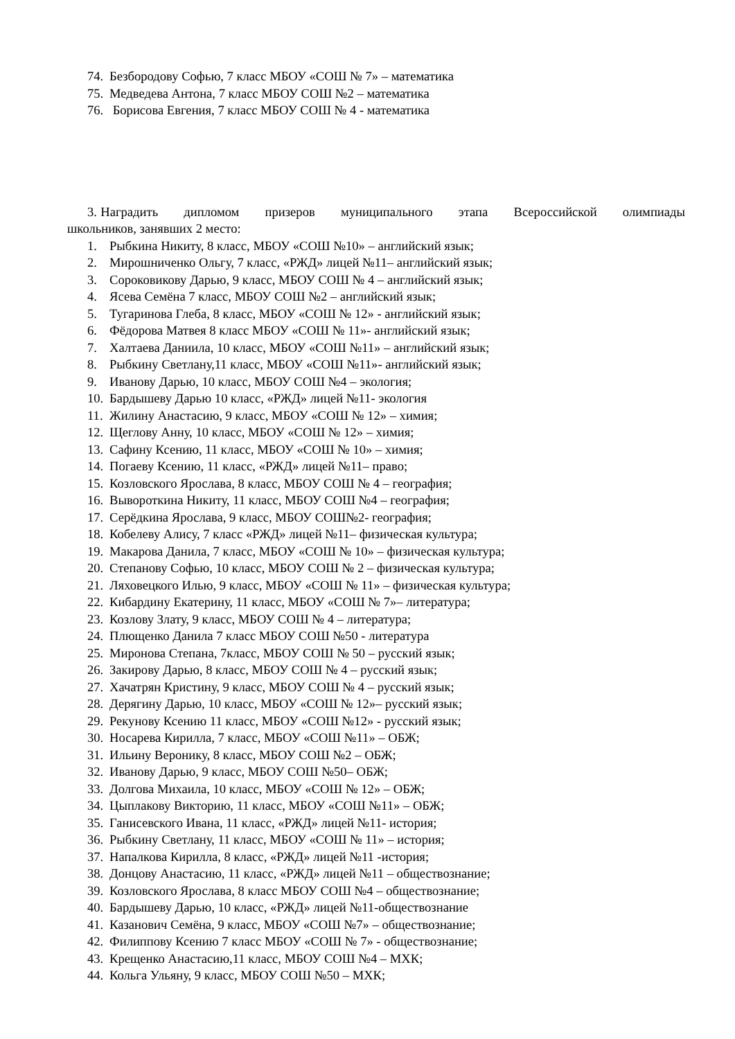74. Безбородову Софью, 7 класс МБОУ «СОШ № 7» – математика
75. Медведева Антона, 7 класс МБОУ СОШ №2 – математика
76. Борисова Евгения, 7 класс МБОУ СОШ № 4 - математика
3. Наградить дипломом призеров муниципального этапа Всероссийской олимпиады школьников, занявших 2 место:
1. Рыбкина Никиту, 8 класс, МБОУ «СОШ №10» – английский язык;
2. Мирошниченко Ольгу, 7 класс, «РЖД» лицей №11– английский язык;
3. Сороковикову Дарью, 9 класс, МБОУ СОШ № 4 – английский язык;
4. Ясева Семёна 7 класс, МБОУ СОШ №2 – английский язык;
5. Тугаринова Глеба, 8 класс, МБОУ «СОШ № 12» - английский язык;
6. Фёдорова Матвея 8 класс МБОУ «СОШ № 11»- английский язык;
7. Халтаева Даниила, 10 класс, МБОУ «СОШ №11» – английский язык;
8. Рыбкину Светлану,11 класс, МБОУ «СОШ №11»- английский язык;
9. Иванову Дарью, 10 класс, МБОУ СОШ №4 – экология;
10. Бардышеву Дарью 10 класс, «РЖД» лицей №11- экология
11. Жилину Анастасию, 9 класс, МБОУ «СОШ № 12» – химия;
12. Щеглову Анну, 10 класс, МБОУ «СОШ № 12» – химия;
13. Сафину Ксению, 11 класс, МБОУ «СОШ № 10» – химия;
14. Погаеву Ксению, 11 класс, «РЖД» лицей №11– право;
15. Козловского Ярослава, 8 класс, МБОУ СОШ № 4 – география;
16. Вывороткина Никиту, 11 класс, МБОУ СОШ №4 – география;
17. Серёдкина Ярослава, 9 класс, МБОУ СОШ№2- география;
18. Кобелеву Алису, 7 класс «РЖД» лицей №11– физическая культура;
19. Макарова Данила, 7 класс, МБОУ «СОШ № 10» – физическая культура;
20. Степанову Софью, 10 класс, МБОУ СОШ № 2 – физическая культура;
21. Ляховецкого Илью, 9 класс, МБОУ «СОШ № 11» – физическая культура;
22. Кибардину Екатерину, 11 класс, МБОУ «СОШ № 7»– литература;
23. Козлову Злату, 9 класс, МБОУ СОШ № 4 – литература;
24. Плющенко Данила 7 класс МБОУ СОШ №50 - литература
25. Миронова Степана, 7класс, МБОУ СОШ № 50 – русский язык;
26. Закирову Дарью, 8 класс, МБОУ СОШ № 4 – русский язык;
27. Хачатрян Кристину, 9 класс, МБОУ СОШ № 4 – русский язык;
28. Дерягину Дарью, 10 класс, МБОУ «СОШ № 12»– русский язык;
29. Рекунову Ксению 11 класс, МБОУ «СОШ №12» - русский язык;
30. Носарева Кирилла, 7 класс, МБОУ «СОШ №11» – ОБЖ;
31. Ильину Веронику, 8 класс, МБОУ СОШ №2 – ОБЖ;
32. Иванову Дарью, 9 класс, МБОУ СОШ №50– ОБЖ;
33. Долгова Михаила, 10 класс, МБОУ «СОШ № 12» – ОБЖ;
34. Цыплакову Викторию, 11 класс, МБОУ «СОШ №11» – ОБЖ;
35. Ганисевского Ивана, 11 класс, «РЖД» лицей №11- история;
36. Рыбкину Светлану, 11 класс, МБОУ «СОШ № 11» – история;
37. Напалкова Кирилла, 8 класс, «РЖД» лицей №11 -история;
38. Донцову Анастасию, 11 класс, «РЖД» лицей №11 – обществознание;
39. Козловского Ярослава, 8 класс МБОУ СОШ №4 – обществознание;
40. Бардышеву Дарью, 10 класс, «РЖД» лицей №11-обществознание
41. Казанович Семёна, 9 класс, МБОУ «СОШ №7» – обществознание;
42. Филиппову Ксению 7 класс МБОУ «СОШ № 7» - обществознание;
43. Крещенко Анастасию,11 класс, МБОУ СОШ №4 – МХК;
44. Кольга Ульяну, 9 класс, МБОУ СОШ №50 – МХК;